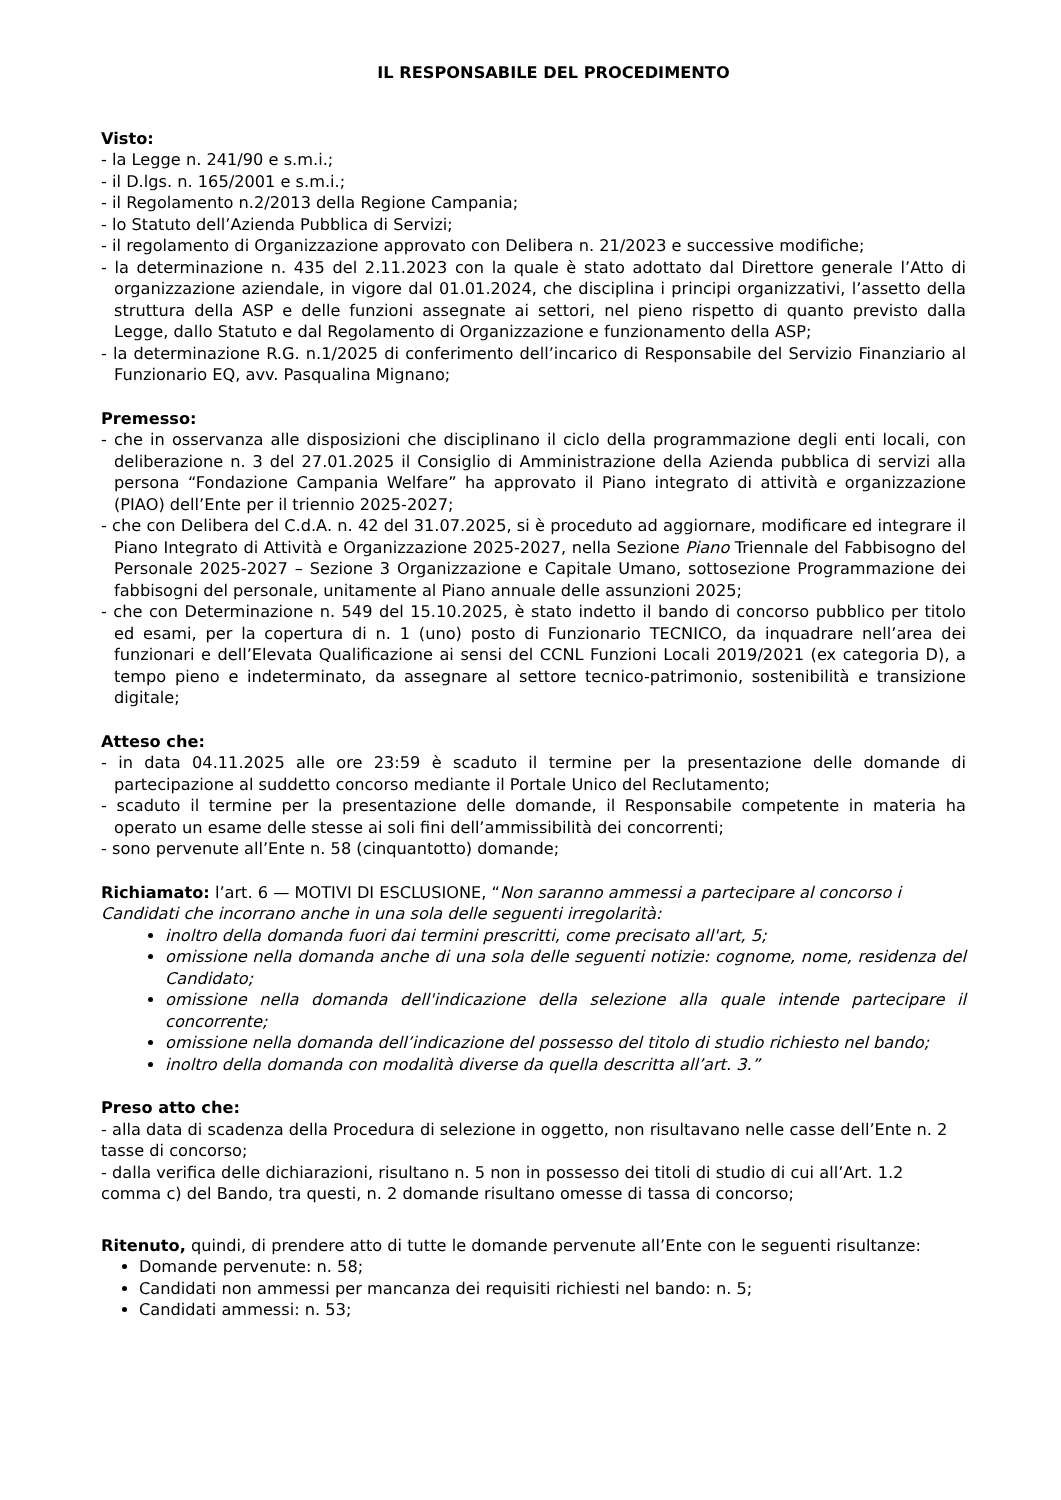IL RESPONSABILE DEL PROCEDIMENTO
Visto:
- la Legge n. 241/90 e s.m.i.;
- il D.lgs. n. 165/2001 e s.m.i.;
- il Regolamento n.2/2013 della Regione Campania;
- lo Statuto dell’Azienda Pubblica di Servizi;
- il regolamento di Organizzazione approvato con Delibera n. 21/2023 e successive modifiche;
- la determinazione n. 435 del 2.11.2023 con la quale è stato adottato dal Direttore generale l’Atto di organizzazione aziendale, in vigore dal 01.01.2024, che disciplina i principi organizzativi, l’assetto della struttura della ASP e delle funzioni assegnate ai settori, nel pieno rispetto di quanto previsto dalla Legge, dallo Statuto e dal Regolamento di Organizzazione e funzionamento della ASP;
- la determinazione R.G. n.1/2025 di conferimento dell’incarico di Responsabile del Servizio Finanziario al Funzionario EQ, avv. Pasqualina Mignano;
Premesso:
- che in osservanza alle disposizioni che disciplinano il ciclo della programmazione degli enti locali, con deliberazione n. 3 del 27.01.2025 il Consiglio di Amministrazione della Azienda pubblica di servizi alla persona “Fondazione Campania Welfare” ha approvato il Piano integrato di attività e organizzazione (PIAO) dell’Ente per il triennio 2025-2027;
- che con Delibera del C.d.A. n. 42 del 31.07.2025, si è proceduto ad aggiornare, modificare ed integrare il Piano Integrato di Attività e Organizzazione 2025-2027, nella Sezione Piano Triennale del Fabbisogno del Personale 2025-2027 – Sezione 3 Organizzazione e Capitale Umano, sottosezione Programmazione dei fabbisogni del personale, unitamente al Piano annuale delle assunzioni 2025;
- che con Determinazione n. 549 del 15.10.2025, è stato indetto il bando di concorso pubblico per titolo ed esami, per la copertura di n. 1 (uno) posto di Funzionario TECNICO, da inquadrare nell’area dei funzionari e dell’Elevata Qualificazione ai sensi del CCNL Funzioni Locali 2019/2021 (ex categoria D), a tempo pieno e indeterminato, da assegnare al settore tecnico-patrimonio, sostenibilità e transizione digitale;
Atteso che:
- in data 04.11.2025 alle ore 23:59 è scaduto il termine per la presentazione delle domande di partecipazione al suddetto concorso mediante il Portale Unico del Reclutamento;
- scaduto il termine per la presentazione delle domande, il Responsabile competente in materia ha operato un esame delle stesse ai soli fini dell’ammissibilità dei concorrenti;
- sono pervenute all’Ente n. 58 (cinquantotto) domande;
Richiamato: l’art. 6 — MOTIVI DI ESCLUSIONE, “Non saranno ammessi a partecipare al concorso i Candidati che incorrano anche in una sola delle seguenti irregolarità:
inoltro della domanda fuori dai termini prescritti, come precisato all'art, 5;
omissione nella domanda anche di una sola delle seguenti notizie: cognome, nome, residenza del Candidato;
omissione nella domanda dell'indicazione della selezione alla quale intende partecipare il concorrente;
omissione nella domanda dell’indicazione del possesso del titolo di studio richiesto nel bando;
inoltro della domanda con modalità diverse da quella descritta all’art. 3.”
Preso atto che:
- alla data di scadenza della Procedura di selezione in oggetto, non risultavano nelle casse dell’Ente n. 2 tasse di concorso;
- dalla verifica delle dichiarazioni, risultano n. 5 non in possesso dei titoli di studio di cui all’Art. 1.2 comma c) del Bando, tra questi, n. 2 domande risultano omesse di tassa di concorso;
Ritenuto, quindi, di prendere atto di tutte le domande pervenute all’Ente con le seguenti risultanze:
Domande pervenute: n. 58;
Candidati non ammessi per mancanza dei requisiti richiesti nel bando: n. 5;
Candidati ammessi: n. 53;